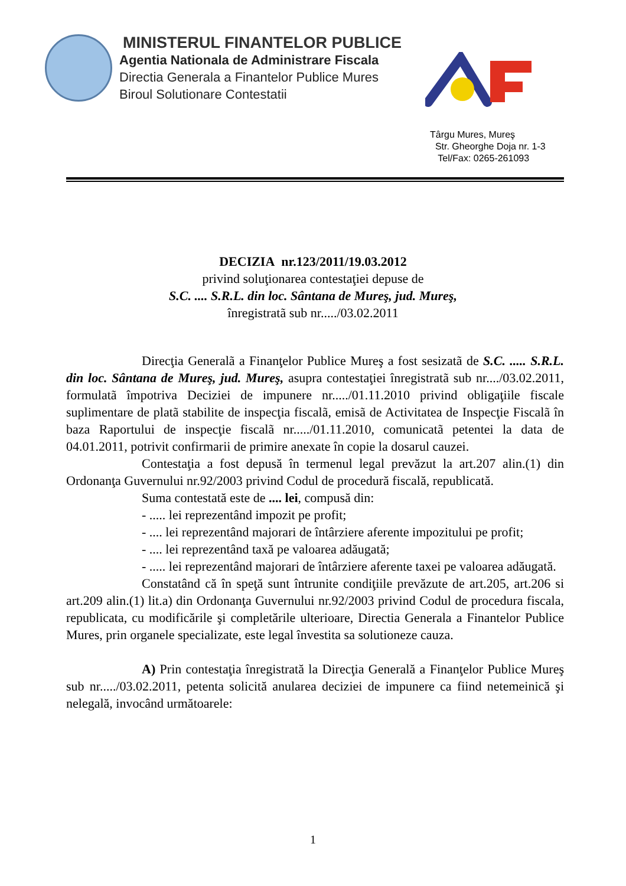MINISTERUL FINANTELOR PUBLICE
Agentia Nationala de Administrare Fiscala
Directia Generala a Finantelor Publice Mures
Biroul Solutionare Contestatii
Târgu Mures, Mureş
Str. Gheorghe Doja nr. 1-3
Tel/Fax: 0265-261093
DECIZIA nr.123/2011/19.03.2012
privind soluţionarea contestaţiei depuse de
S.C. .... S.R.L. din loc. Sântana de Mureş, jud. Mureş,
înregistratã sub nr...../03.02.2011
Direcţia Generalã a Finanţelor Publice Mureş a fost sesizatã de S.C. ..... S.R.L. din loc. Sântana de Mureş, jud. Mureş, asupra contestaţiei înregistratã sub nr..../03.02.2011, formulatã împotriva Deciziei de impunere nr...../01.11.2010 privind obligaţiile fiscale suplimentare de platã stabilite de inspecţia fiscalã, emisã de Activitatea de Inspecţie Fiscalã în baza Raportului de inspecţie fiscalã nr...../01.11.2010, comunicatã petentei la data de 04.01.2011, potrivit confirmarii de primire anexate în copie la dosarul cauzei.
Contestaţia a fost depusă în termenul legal prevăzut la art.207 alin.(1) din Ordonanţa Guvernului nr.92/2003 privind Codul de procedură fiscală, republicată.
Suma contestată este de .... lei, compusă din:
- ..... lei reprezentând impozit pe profit;
- .... lei reprezentând majorari de întârziere aferente impozitului pe profit;
- .... lei reprezentând taxă pe valoarea adăugată;
- ..... lei reprezentând majorari de întârziere aferente taxei pe valoarea adăugată.
Constatând că în speţă sunt întrunite condiţiile prevăzute de art.205, art.206 si art.209 alin.(1) lit.a) din Ordonanţa Guvernului nr.92/2003 privind Codul de procedura fiscala, republicata, cu modificările şi completările ulterioare, Directia Generala a Finantelor Publice Mures, prin organele specializate, este legal învestita sa solutioneze cauza.
A) Prin contestaţia înregistrată la Direcţia Generală a Finanţelor Publice Mureş sub nr...../03.02.2011, petenta solicită anularea deciziei de impunere ca fiind netemeinică şi nelegală, invocând următoarele:
1